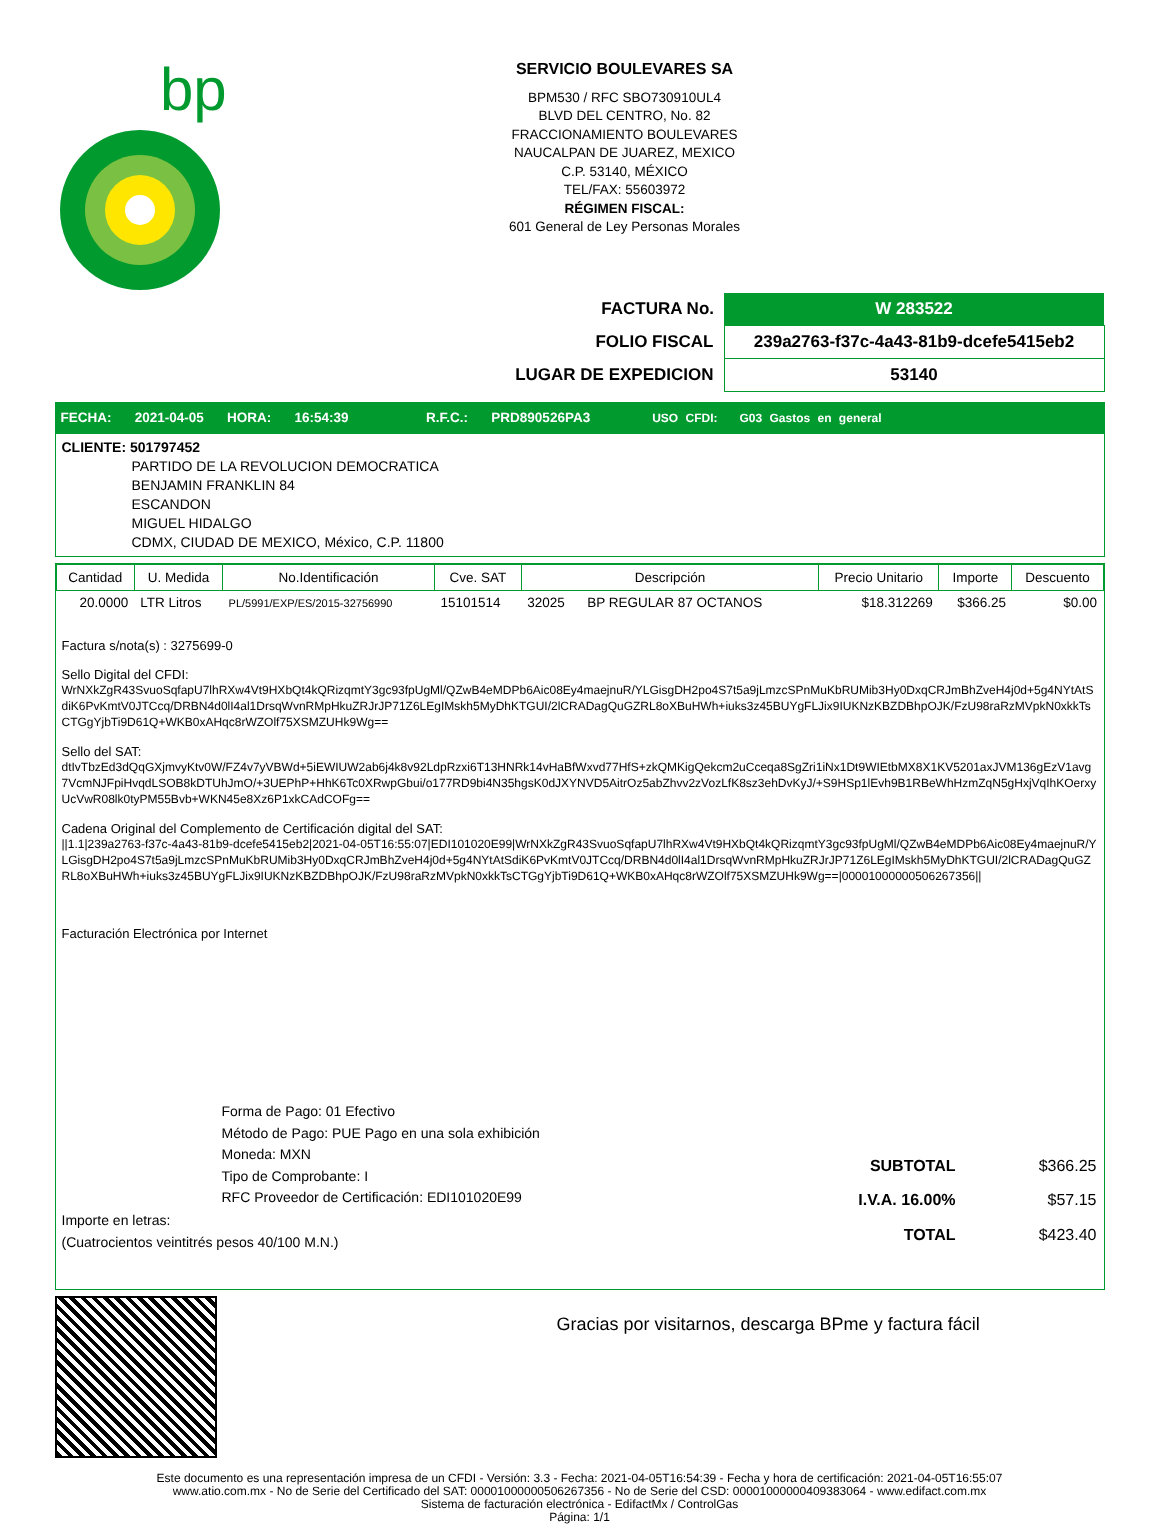bp
SERVICIO BOULEVARES SA
BPM530 / RFC SBO730910UL4
BLVD DEL CENTRO, No. 82
FRACCIONAMIENTO BOULEVARES
NAUCALPAN DE JUAREZ, MEXICO
C.P. 53140, MÉXICO
TEL/FAX: 55603972
RÉGIMEN FISCAL:
601 General de Ley Personas Morales
| FACTURA No. | W 283522 |
| FOLIO FISCAL | 239a2763-f37c-4a43-81b9-dcefe5415eb2 |
| LUGAR DE EXPEDICION | 53140 |
FECHA: 2021-04-05 HORA: 16:54:39 R.F.C.: PRD890526PA3 USO CFDI: G03 Gastos en general
CLIENTE: 501797452
PARTIDO DE LA REVOLUCION DEMOCRATICA
BENJAMIN FRANKLIN 84
ESCANDON
MIGUEL HIDALGO
CDMX, CIUDAD DE MEXICO, México, C.P. 11800
| Cantidad | U. Medida | No.Identificación | Cve. SAT | Descripción | Precio Unitario | Importe | Descuento |
| --- | --- | --- | --- | --- | --- | --- | --- |
| 20.0000 | LTR Litros | PL/5991/EXP/ES/2015-32756990 | 15101514 | 32025 BP REGULAR 87 OCTANOS | $18.312269 | $366.25 | $0.00 |
Factura s/nota(s) : 3275699-0
Sello Digital del CFDI:
WrNXkZgR43SvuoSqfapU7lhRXw4Vt9HXbQt4kQRizqmtY3gc93fpUgMl/QZwB4eMDPb6Aic08Ey4maejnuR/YLGisgDH2po4S7t5a9jLmzcSPnMuKbRUMib3Hy0DxqCRJmBhZveH4j0d+5g4NYtAtSdiK6PvKmtV0JTCcq/DRBN4d0lI4al1DrsqWvnRMpHkuZRJrJP71Z6LEgIMskh5MyDhKTGUI/2lCRADagQuGZRL8oXBuHWh+iuks3z45BUYgFLJix9IUKNzKBZDBhpOJK/FzU98raRzMVpkN0xkkTsCTGgYjbTi9D61Q+WKB0xAHqc8rWZOlf75XSMZUHk9Wg==
Sello del SAT:
dtIvTbzEd3dQqGXjmvyKtv0W/FZ4v7yVBWd+5iEWIUW2ab6j4k8v92LdpRzxi6T13HNRk14vHaBfWxvd77HfS+zkQMKigQekcm2uCceqa8SgZri1iNx1Dt9WIEtbMX8X1KV5201axJVM136gEzV1avg7VcmNJFpiHvqdLSOB8kDTUhJmO/+3UEPhP+HhK6Tc0XRwpGbui/o177RD9bi4N35hgsK0dJXYNVD5AitrOz5abZhvv2zVozLfK8sz3ehDvKyJ/+S9HSp1lEvh9B1RBeWhHzmZqN5gHxjVqIhKOerxyUcVwR08lk0tyPM55Bvb+WKN45e8Xz6P1xkCAdCOFg==
Cadena Original del Complemento de Certificación digital del SAT:
||1.1|239a2763-f37c-4a43-81b9-dcefe5415eb2|2021-04-05T16:55:07|EDI101020E99|WrNXkZgR43SvuoSqfapU7lhRXw4Vt9HXbQt4kQRizqmtY3gc93fpUgMl/QZwB4eMDPb6Aic08Ey4maejnuR/YLGisgDH2po4S7t5a9jLmzcSPnMuKbRUMib3Hy0DxqCRJmBhZveH4j0d+5g4NYtAtSdiK6PvKmtV0JTCcq/DRBN4d0lI4al1DrsqWvnRMpHkuZRJrJP71Z6LEgIMskh5MyDhKTGUI/2lCRADagQuGZRL8oXBuHWh+iuks3z45BUYgFLJix9IUKNzKBZDBhpOJK/FzU98raRzMVpkN0xkkTsCTGgYjbTi9D61Q+WKB0xAHqc8rWZOlf75XSMZUHk9Wg==|00001000000506267356||
Facturación Electrónica por Internet
Forma de Pago: 01 Efectivo
Método de Pago: PUE Pago en una sola exhibición
Moneda: MXN
Tipo de Comprobante: I
RFC Proveedor de Certificación: EDI101020E99
Importe en letras:
(Cuatrocientos veintitrés pesos 40/100 M.N.)
| SUBTOTAL | $366.25 |
| I.V.A. 16.00% | $57.15 |
| TOTAL | $423.40 |
Gracias por visitarnos, descarga BPme y factura fácil
Este documento es una representación impresa de un CFDI - Versión: 3.3 - Fecha: 2021-04-05T16:54:39 - Fecha y hora de certificación: 2021-04-05T16:55:07
www.atio.com.mx - No de Serie del Certificado del SAT: 00001000000506267356 - No de Serie del CSD: 00001000000409383064 - www.edifact.com.mx
Sistema de facturación electrónica - EdifactMx / ControlGas
Página: 1/1